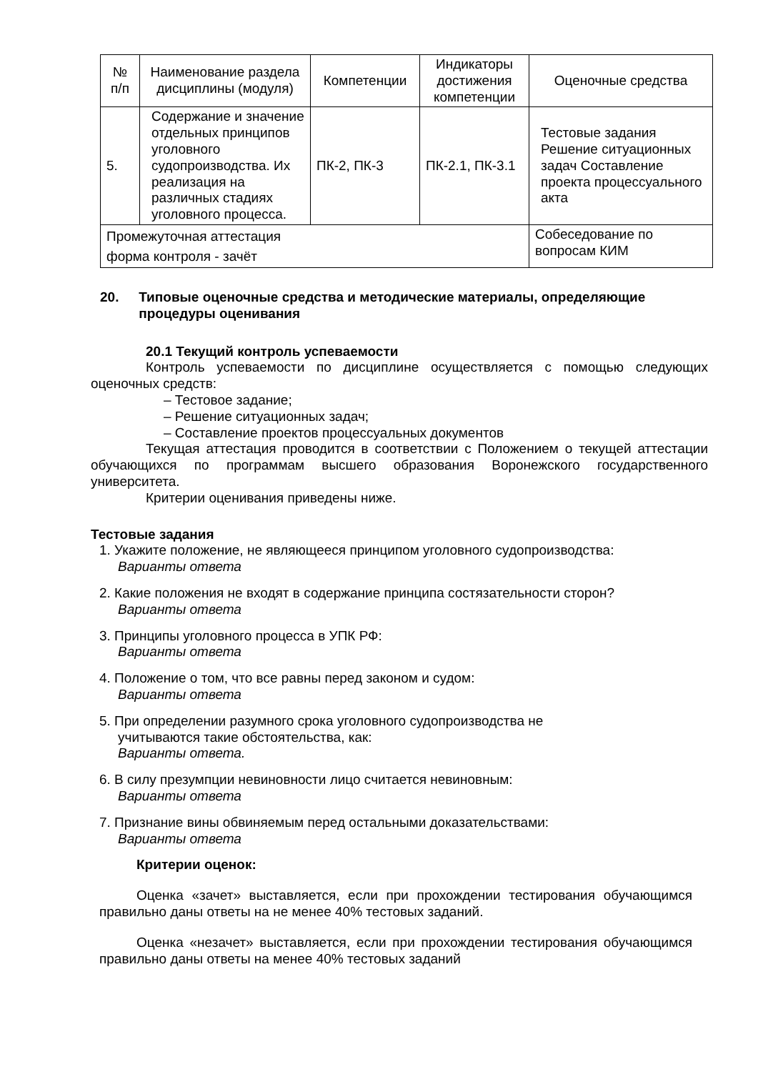| № п/п | Наименование раздела дисциплины (модуля) | Компетенции | Индикаторы достижения компетенции | Оценочные средства |
| --- | --- | --- | --- | --- |
| 5. | Содержание и значение отдельных принципов уголовного судопроизводства. Их реализация на различных стадиях уголовного процесса. | ПК-2, ПК-3 | ПК-2.1, ПК-3.1 | Тестовые задания Решение ситуационных задач Составление проекта процессуального акта |
| Промежуточная аттестация форма контроля - зачёт | | | | Собеседование по вопросам КИМ |
20. Типовые оценочные средства и методические материалы, определяющие процедуры оценивания
20.1 Текущий контроль успеваемости
Контроль успеваемости по дисциплине осуществляется с помощью следующих оценочных средств:
– Тестовое задание;
– Решение ситуационных задач;
– Составление проектов процессуальных документов
Текущая аттестация проводится в соответствии с Положением о текущей аттестации обучающихся по программам высшего образования Воронежского государственного университета.
Критерии оценивания приведены ниже.
Тестовые задания
1. Укажите положение, не являющееся принципом уголовного судопроизводства:
Варианты ответа
2. Какие положения не входят в содержание принципа состязательности сторон?
Варианты ответа
3. Принципы уголовного процесса в УПК РФ:
Варианты ответа
4. Положение о том, что все равны перед законом и судом:
Варианты ответа
5. При определении разумного срока уголовного судопроизводства не
учитываются такие обстоятельства, как:
Варианты ответа.
6. В силу презумпции невиновности лицо считается невиновным:
Варианты ответа
7. Признание вины обвиняемым перед остальными доказательствами:
Варианты ответа
Критерии оценок:
Оценка «зачет» выставляется, если при прохождении тестирования обучающимся правильно даны ответы на не менее 40% тестовых заданий.
Оценка «незачет» выставляется, если при прохождении тестирования обучающимся правильно даны ответы на менее 40% тестовых заданий